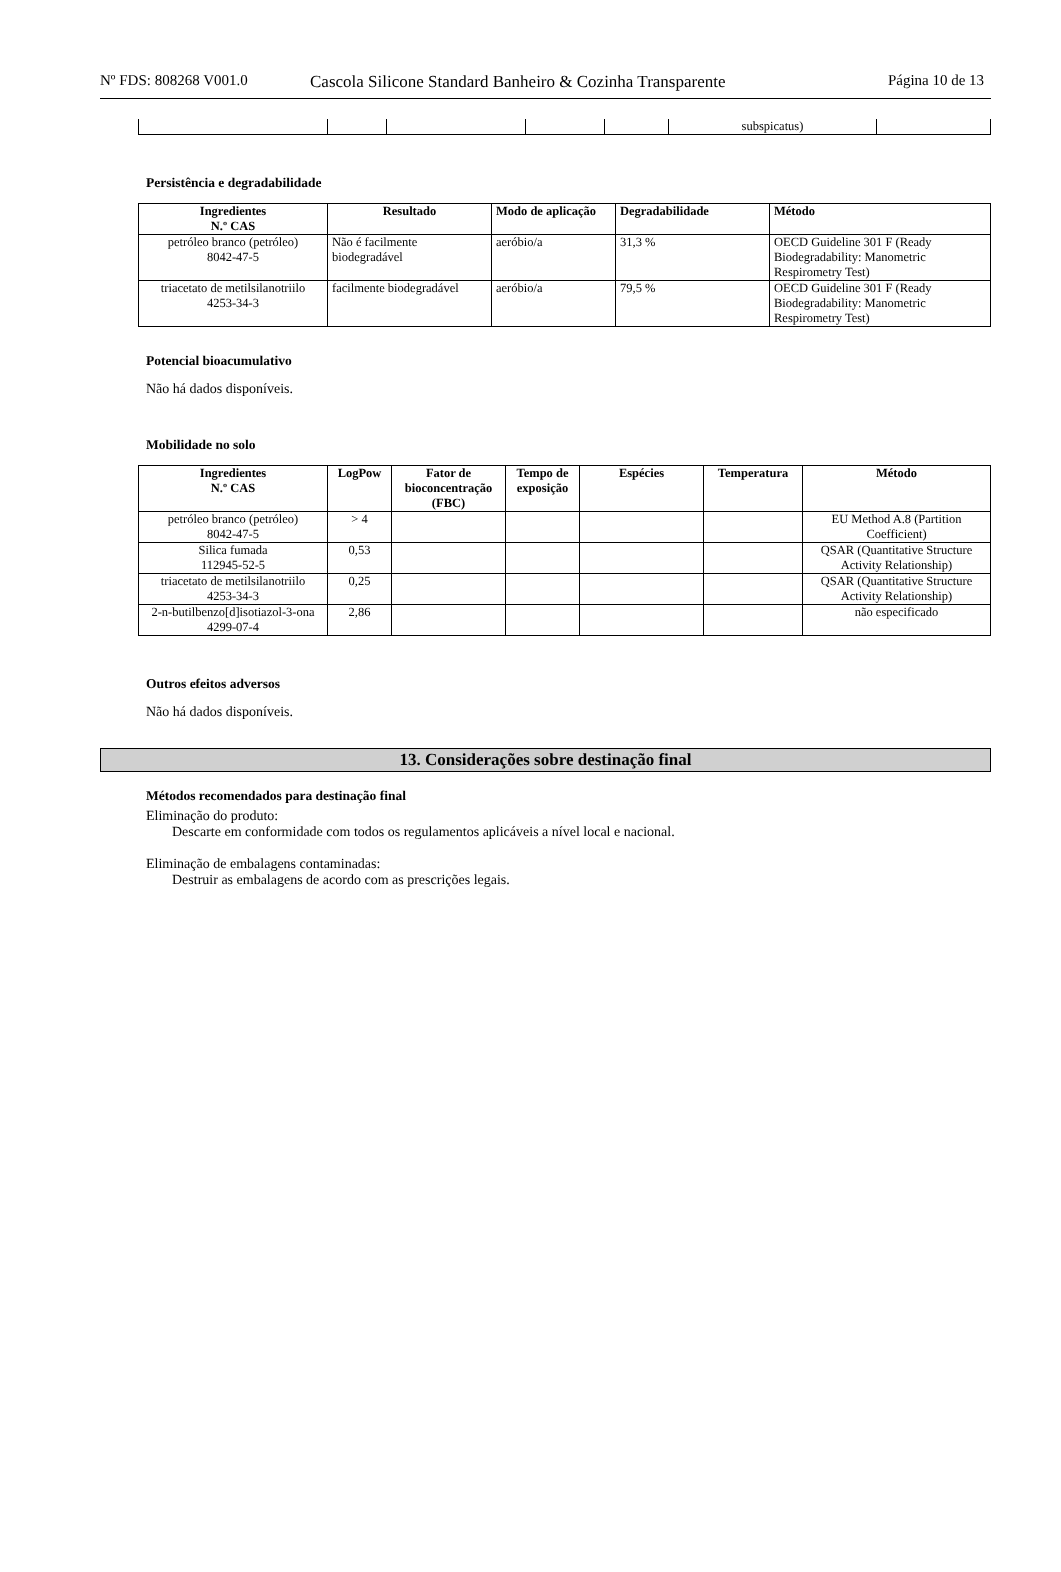Nº FDS: 808268 V001.0 Cascola Silicone Standard Banheiro & Cozinha Transparente
Página 10 de 13
| | | | | | subspicatus) | |
Persistência e degradabilidade
| Ingredientes N.º CAS | Resultado | Modo de aplicação | Degradabilidade | Método |
| --- | --- | --- | --- | --- |
| petróleo branco (petróleo) 8042-47-5 | Não é facilmente biodegradável | aeróbio/a | 31,3 % | OECD Guideline 301 F (Ready Biodegradability: Manometric Respirometry Test) |
| triacetato de metilsilanotriilo 4253-34-3 | facilmente biodegradável | aeróbio/a | 79,5 % | OECD Guideline 301 F (Ready Biodegradability: Manometric Respirometry Test) |
Potencial bioacumulativo
Não há dados disponíveis.
Mobilidade no solo
| Ingredientes N.º CAS | LogPow | Fator de bioconcentração (FBC) | Tempo de exposição | Espécies | Temperatura | Método |
| --- | --- | --- | --- | --- | --- | --- |
| petróleo branco (petróleo) 8042-47-5 | > 4 | | | | | EU Method A.8 (Partition Coefficient) |
| Silica fumada 112945-52-5 | 0,53 | | | | | QSAR (Quantitative Structure Activity Relationship) |
| triacetato de metilsilanotriilo 4253-34-3 | 0,25 | | | | | QSAR (Quantitative Structure Activity Relationship) |
| 2-n-butilbenzo[d]isotiazol-3-ona 4299-07-4 | 2,86 | | | | | não especificado |
Outros efeitos adversos
Não há dados disponíveis.
13. Considerações sobre destinação final
Métodos recomendados para destinação final
Eliminação do produto:
Descarte em conformidade com todos os regulamentos aplicáveis a nível local e nacional.
Eliminação de embalagens contaminadas:
Destruir as embalagens de acordo com as prescrições legais.